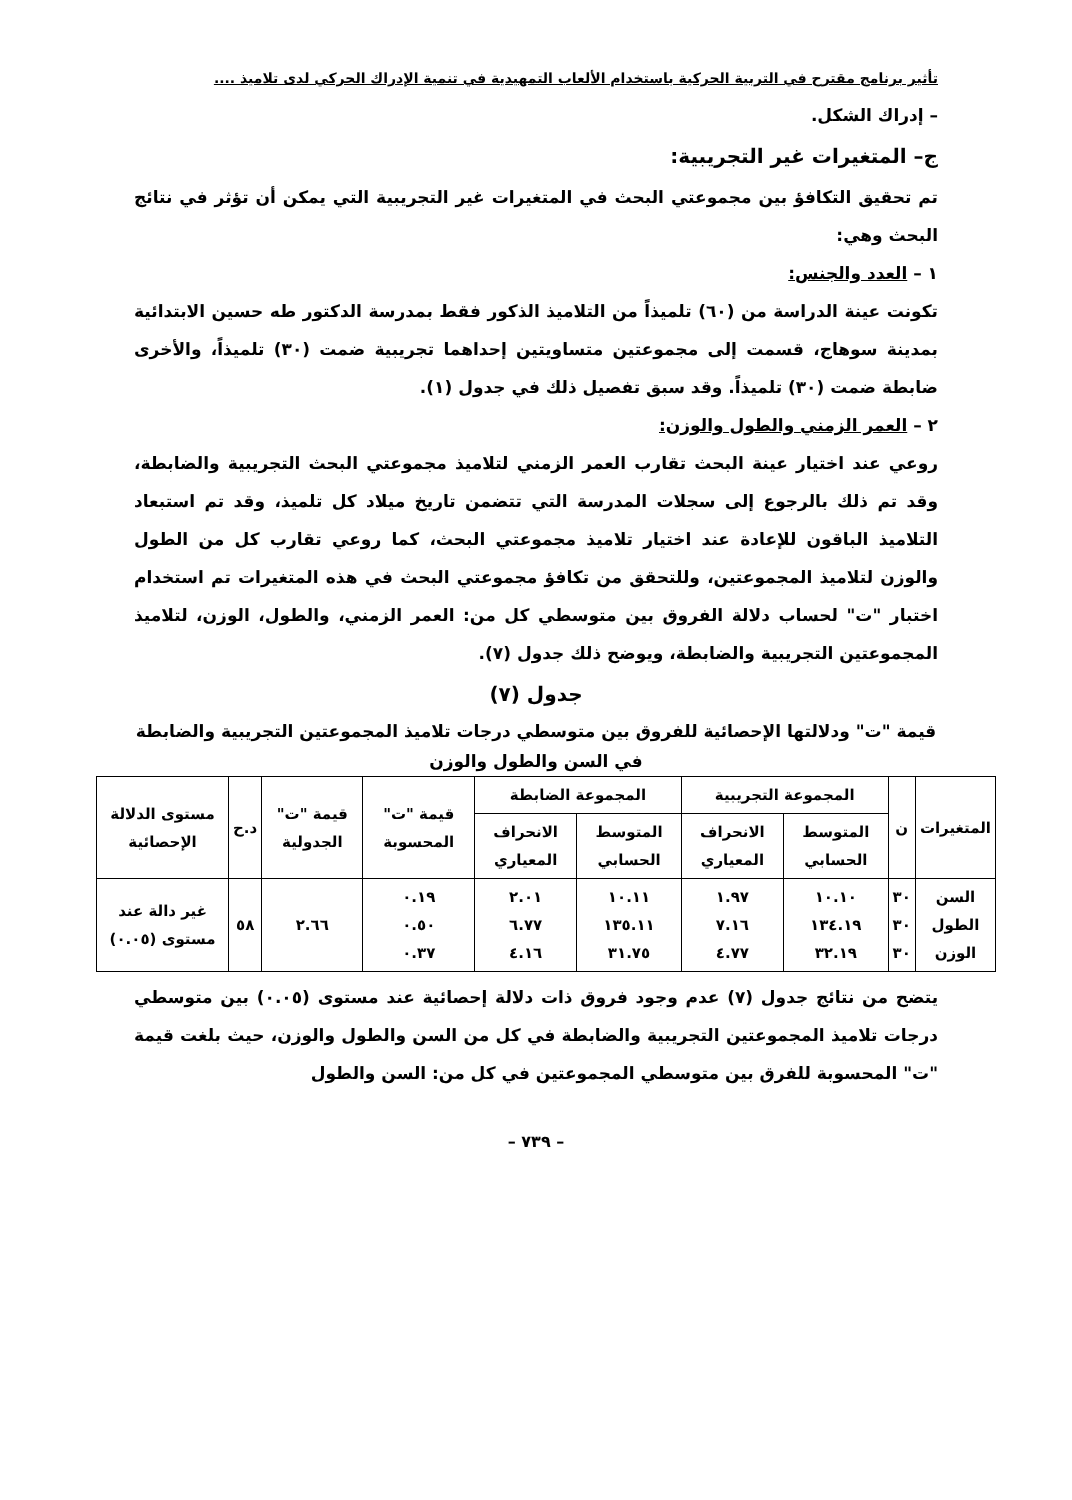تأثير برنامج مقترح في التربية الحركية باستخدام الألعاب التمهيدية في تنمية الإدراك الحركي لدى تلاميذ ....
– إدراك الشكل.
ج– المتغيرات غير التجريبية:
تم تحقيق التكافؤ بين مجموعتي البحث في المتغيرات غير التجريبية التي يمكن أن تؤثر في نتائج البحث وهي:
١ – العدد والجنس:
تكونت عينة الدراسة من (٦٠) تلميذاً من التلاميذ الذكور فقط بمدرسة الدكتور طه حسين الابتدائية بمدينة سوهاج، قسمت إلى مجموعتين متساويتين إحداهما تجريبية ضمت (٣٠) تلميذاً، والأخرى ضابطة ضمت (٣٠) تلميذاً. وقد سبق تفصيل ذلك في جدول (١).
٢ – العمر الزمني والطول والوزن:
روعي عند اختيار عينة البحث تقارب العمر الزمني لتلاميذ مجموعتي البحث التجريبية والضابطة، وقد تم ذلك بالرجوع إلى سجلات المدرسة التي تتضمن تاريخ ميلاد كل تلميذ، وقد تم استبعاد التلاميذ الباقون للإعادة عند اختيار تلاميذ مجموعتي البحث، كما روعي تقارب كل من الطول والوزن لتلاميذ المجموعتين، وللتحقق من تكافؤ مجموعتي البحث في هذه المتغيرات تم استخدام اختبار "ت" لحساب دلالة الفروق بين متوسطي كل من: العمر الزمني، والطول، الوزن، لتلاميذ المجموعتين التجريبية والضابطة، ويوضح ذلك جدول (٧).
جدول (٧)
قيمة "ت" ودلالتها الإحصائية للفروق بين متوسطي درجات تلاميذ المجموعتين التجريبية والضابطة في السن والطول والوزن
| المتغيرات | ن | المجموعة التجريبية | | المجموعة الضابطة | | قيمة "ت" المحسوبة | قيمة "ت" الجدولية | د.ح | مستوى الدلالة الإحصائية |
| --- | --- | --- | --- | --- | --- | --- | --- | --- | --- |
| | | المتوسط الحسابي | الانحراف المعياري | المتوسط الحسابي | الانحراف المعياري | | | | |
| السن الطول الوزن | ٣٠ ٣٠ ٣٠ | ١٠.١٠ ١٣٤.١٩ ٣٢.١٩ | ١.٩٧ ٧.١٦ ٤.٧٧ | ١٠.١١ ١٣٥.١١ ٣١.٧٥ | ٢.٠١ ٦.٧٧ ٤.١٦ | ٠.١٩ ٠.٥٠ ٠.٣٧ | ٢.٦٦ | ٥٨ | غير دالة عند مستوى (٠.٠٥) |
يتضح من نتائج جدول (٧) عدم وجود فروق ذات دلالة إحصائية عند مستوى (٠.٠٥) بين متوسطي درجات تلاميذ المجموعتين التجريبية والضابطة في كل من السن والطول والوزن، حيث بلغت قيمة "ت" المحسوبة للفرق بين متوسطي المجموعتين في كل من: السن والطول
– ٧٣٩ –